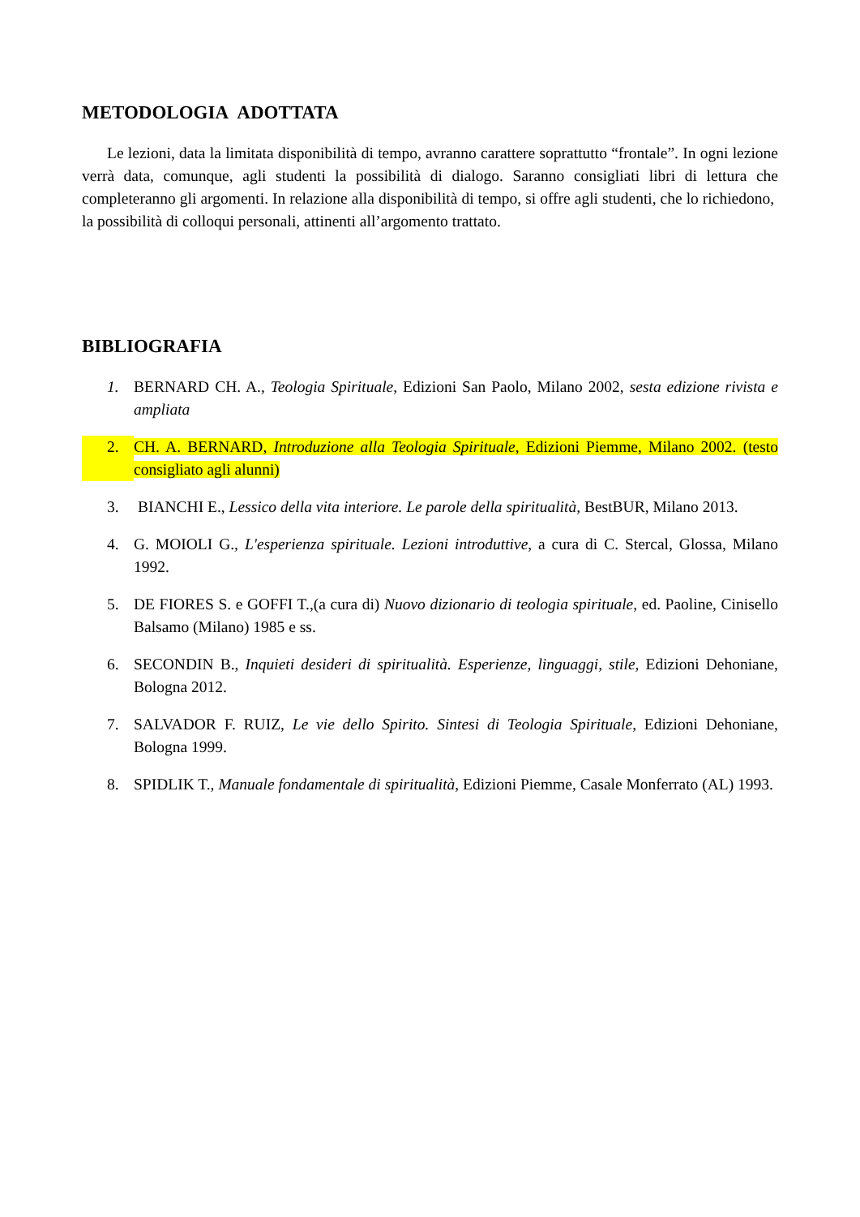METODOLOGIA ADOTTATA
Le lezioni, data la limitata disponibilità di tempo, avranno carattere soprattutto “frontale”. In ogni lezione verrà data, comunque, agli studenti la possibilità di dialogo. Saranno consigliati libri di lettura che completeranno gli argomenti. In relazione alla disponibilità di tempo, si offre agli studenti, che lo richiedono, la possibilità di colloqui personali, attinenti all’argomento trattato.
BIBLIOGRAFIA
1. BERNARD CH. A., Teologia Spirituale, Edizioni San Paolo, Milano 2002, sesta edizione rivista e ampliata
2. CH. A. BERNARD, Introduzione alla Teologia Spirituale, Edizioni Piemme, Milano 2002. (testo consigliato agli alunni)
3. BIANCHI E., Lessico della vita interiore. Le parole della spiritualità, BestBUR, Milano 2013.
4. G. MOIOLI G., L'esperienza spirituale. Lezioni introduttive, a cura di C. Stercal, Glossa, Milano 1992.
5. DE FIORES S. e GOFFI T.,(a cura di) Nuovo dizionario di teologia spirituale, ed. Paoline, Cinisello Balsamo (Milano) 1985 e ss.
6. SECONDIN B., Inquieti desideri di spiritualità. Esperienze, linguaggi, stile, Edizioni Dehoniane, Bologna 2012.
7. SALVADOR F. RUIZ, Le vie dello Spirito. Sintesi di Teologia Spirituale, Edizioni Dehoniane, Bologna 1999.
8. SPIDLIK T., Manuale fondamentale di spiritualità, Edizioni Piemme, Casale Monferrato (AL) 1993.